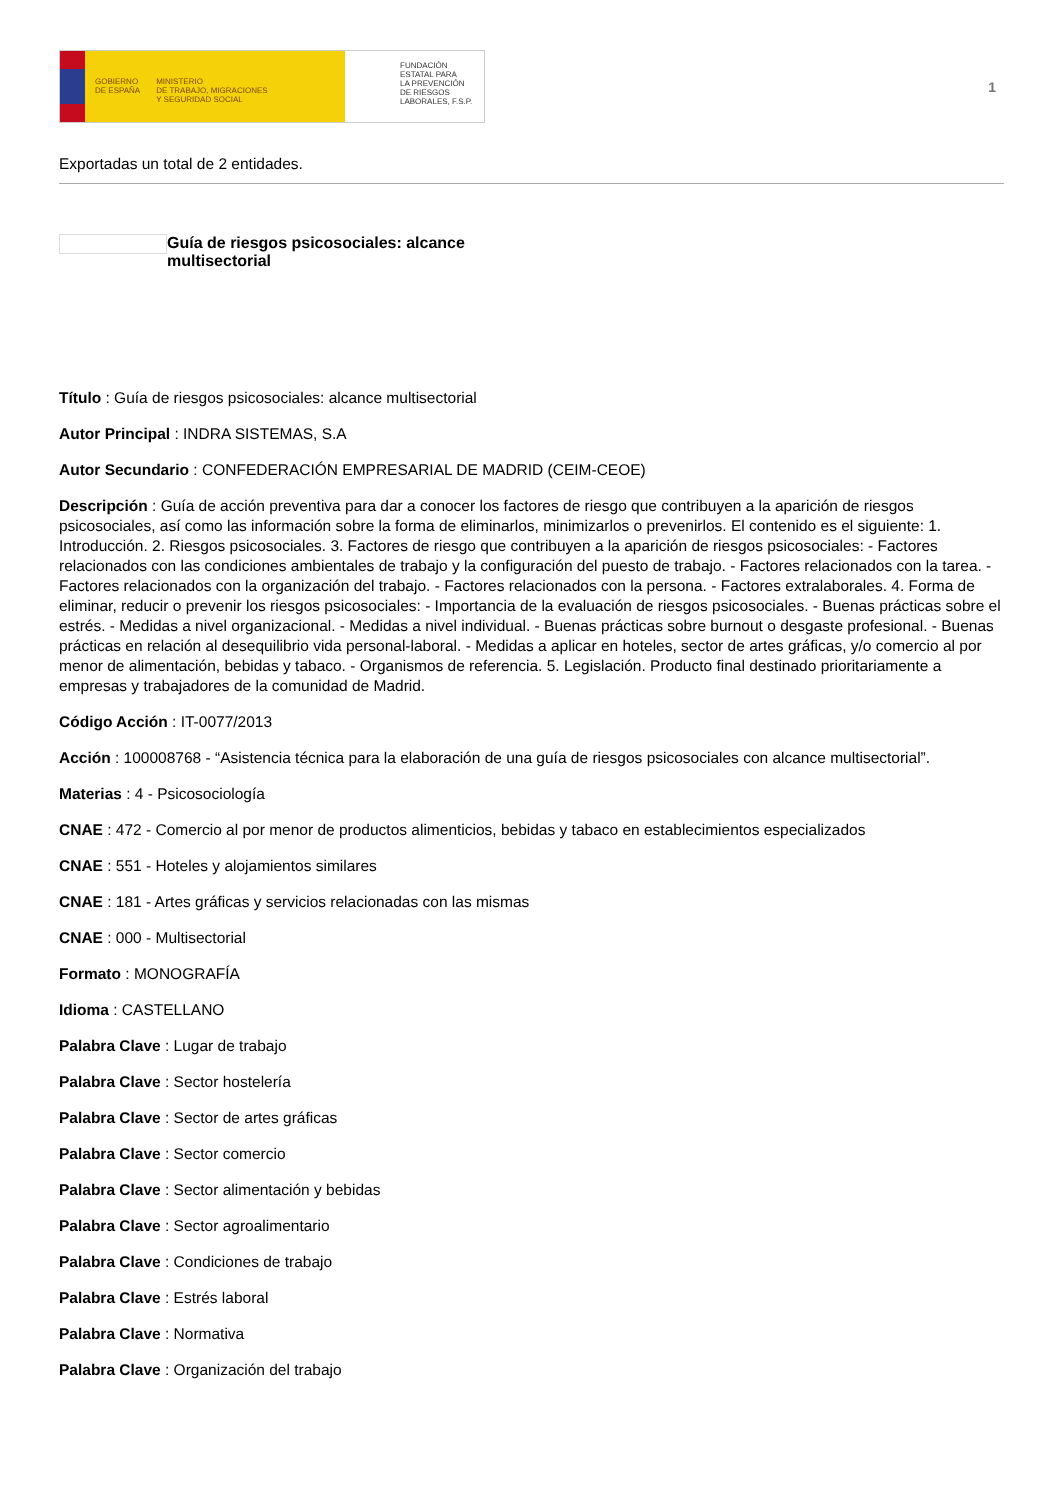GOBIERNO
DE ESPAÑA MINISTERIO
DE TRABAJO, MIGRACIONES
Y SEGURIDAD SOCIAL
FUNDACIÓN
ESTATAL PARA
LA PREVENCIÓN
DE RIESGOS
LABORALES, F.S.P.
1
Exportadas un total de 2 entidades.
Guía de riesgos psicosociales: alcance multisectorial
Título : Guía de riesgos psicosociales: alcance multisectorial
Autor Principal : INDRA SISTEMAS, S.A
Autor Secundario : CONFEDERACIÓN EMPRESARIAL DE MADRID (CEIM-CEOE)
Descripción : Guía de acción preventiva para dar a conocer los factores de riesgo que contribuyen a la aparición de riesgos psicosociales, así como las información sobre la forma de eliminarlos, minimizarlos o prevenirlos. El contenido es el siguiente: 1. Introducción. 2. Riesgos psicosociales. 3. Factores de riesgo que contribuyen a la aparición de riesgos psicosociales: - Factores relacionados con las condiciones ambientales de trabajo y la configuración del puesto de trabajo. - Factores relacionados con la tarea. - Factores relacionados con la organización del trabajo. - Factores relacionados con la persona. - Factores extralaborales. 4. Forma de eliminar, reducir o prevenir los riesgos psicosociales: - Importancia de la evaluación de riesgos psicosociales. - Buenas prácticas sobre el estrés. - Medidas a nivel organizacional. - Medidas a nivel individual. - Buenas prácticas sobre burnout o desgaste profesional. - Buenas prácticas en relación al desequilibrio vida personal-laboral. - Medidas a aplicar en hoteles, sector de artes gráficas, y/o comercio al por menor de alimentación, bebidas y tabaco. - Organismos de referencia. 5. Legislación. Producto final destinado prioritariamente a empresas y trabajadores de la comunidad de Madrid.
Código Acción : IT-0077/2013
Acción : 100008768 - “Asistencia técnica para la elaboración de una guía de riesgos psicosociales con alcance multisectorial”.
Materias : 4 - Psicosociología
CNAE : 472 - Comercio al por menor de productos alimenticios, bebidas y tabaco en establecimientos especializados
CNAE : 551 - Hoteles y alojamientos similares
CNAE : 181 - Artes gráficas y servicios relacionadas con las mismas
CNAE : 000 - Multisectorial
Formato : MONOGRAFÍA
Idioma : CASTELLANO
Palabra Clave : Lugar de trabajo
Palabra Clave : Sector hostelería
Palabra Clave : Sector de artes gráficas
Palabra Clave : Sector comercio
Palabra Clave : Sector alimentación y bebidas
Palabra Clave : Sector agroalimentario
Palabra Clave : Condiciones de trabajo
Palabra Clave : Estrés laboral
Palabra Clave : Normativa
Palabra Clave : Organización del trabajo